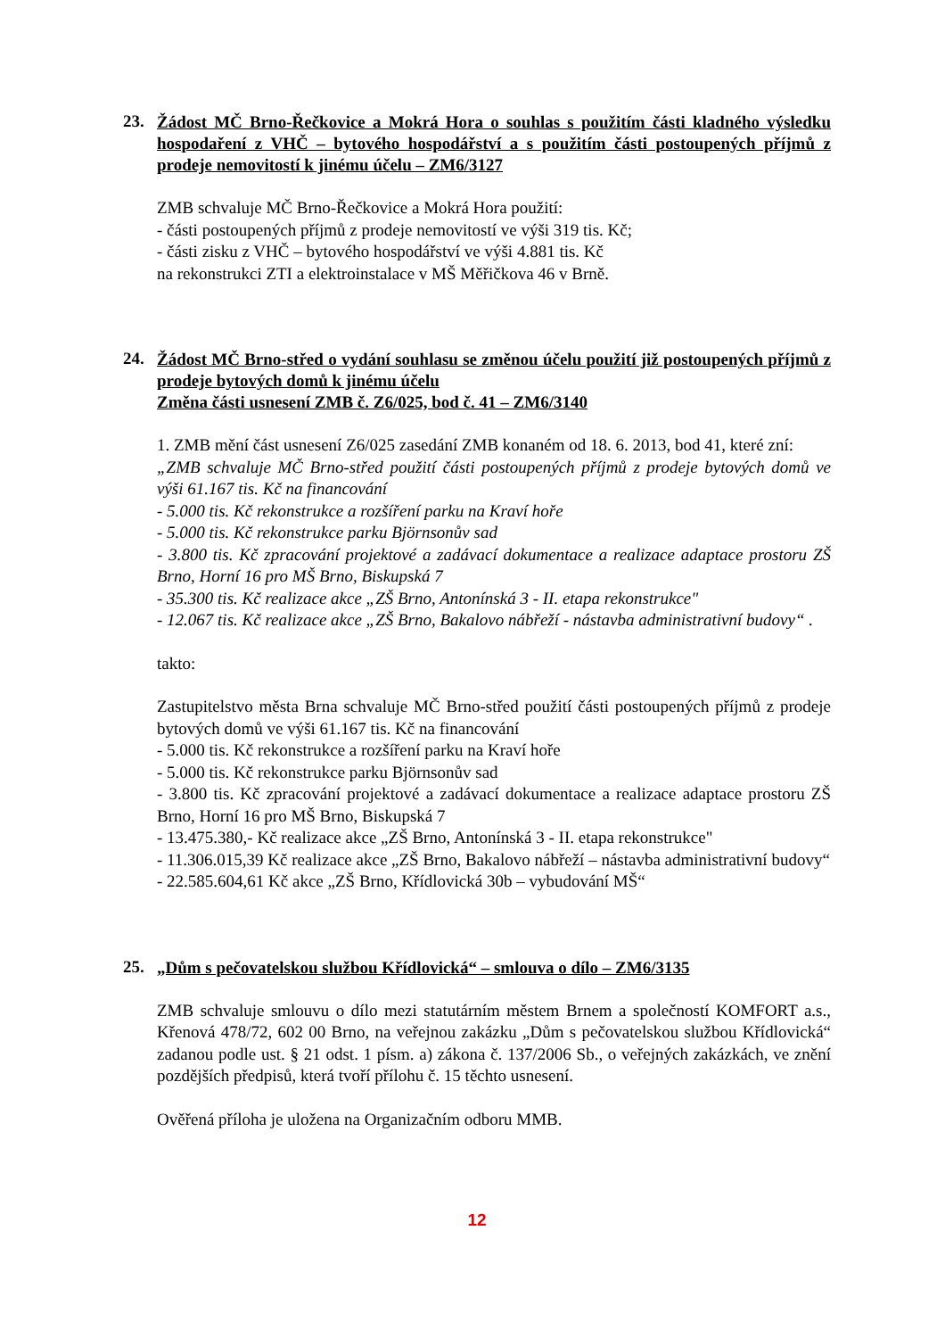23.
Žádost MČ Brno-Řečkovice a Mokrá Hora o souhlas s použitím části kladného výsledku hospodaření z VHČ – bytového hospodářství a s použitím části postoupených příjmů z prodeje nemovitostí k jinému účelu – ZM6/3127
ZMB schvaluje MČ Brno-Řečkovice a Mokrá Hora použití:
- části postoupených příjmů z prodeje nemovitostí ve výši 319 tis. Kč;
- části zisku z VHČ – bytového hospodářství ve výši 4.881 tis. Kč
na rekonstrukci ZTI a elektroinstalace v MŠ Měřičkova 46 v Brně.
24.
Žádost MČ Brno-střed o vydání souhlasu se změnou účelu použití již postoupených příjmů z prodeje bytových domů k jinému účelu
Změna části usnesení ZMB č. Z6/025, bod č. 41 – ZM6/3140
1. ZMB mění část usnesení Z6/025 zasedání ZMB konaném od 18. 6. 2013, bod 41, které zní:
„ZMB schvaluje MČ Brno-střed použití části postoupených příjmů z prodeje bytových domů ve výši 61.167 tis. Kč na financování
- 5.000 tis. Kč rekonstrukce a rozšíření parku na Kraví hoře
- 5.000 tis. Kč rekonstrukce parku Björnsonův sad
- 3.800 tis. Kč zpracování projektové a zadávací dokumentace a realizace adaptace prostoru ZŠ Brno, Horní 16 pro MŠ Brno, Biskupská 7
- 35.300 tis. Kč realizace akce „ZŠ Brno, Antonínská 3 - II. etapa rekonstrukce"
- 12.067 tis. Kč realizace akce „ZŠ Brno, Bakalovo nábřeží - nástavba administrativní budovy“ .
takto:
Zastupitelstvo města Brna schvaluje MČ Brno-střed použití části postoupených příjmů z prodeje bytových domů ve výši 61.167 tis. Kč na financování
- 5.000 tis. Kč rekonstrukce a rozšíření parku na Kraví hoře
- 5.000 tis. Kč rekonstrukce parku Björnsonův sad
- 3.800 tis. Kč zpracování projektové a zadávací dokumentace a realizace adaptace prostoru ZŠ Brno, Horní 16 pro MŠ Brno, Biskupská 7
- 13.475.380,- Kč realizace akce „ZŠ Brno, Antonínská 3 - II. etapa rekonstrukce"
- 11.306.015,39 Kč realizace akce „ZŠ Brno, Bakalovo nábřeží – nástavba administrativní budovy“
- 22.585.604,61 Kč akce „ZŠ Brno, Křídlovická 30b – vybudování MŠ“
25.
„Dům s pečovatelskou službou Křídlovická“ – smlouva o dílo – ZM6/3135
ZMB schvaluje smlouvu o dílo mezi statutárním městem Brnem a společností KOMFORT a.s., Křenová 478/72, 602 00 Brno, na veřejnou zakázku „Dům s pečovatelskou službou Křídlovická“ zadanou podle ust. § 21 odst. 1 písm. a) zákona č. 137/2006 Sb., o veřejných zakázkách, ve znění pozdějších předpisů, která tvoří přílohu č. 15 těchto usnesení.
Ověřená příloha je uložena na Organizačním odboru MMB.
12